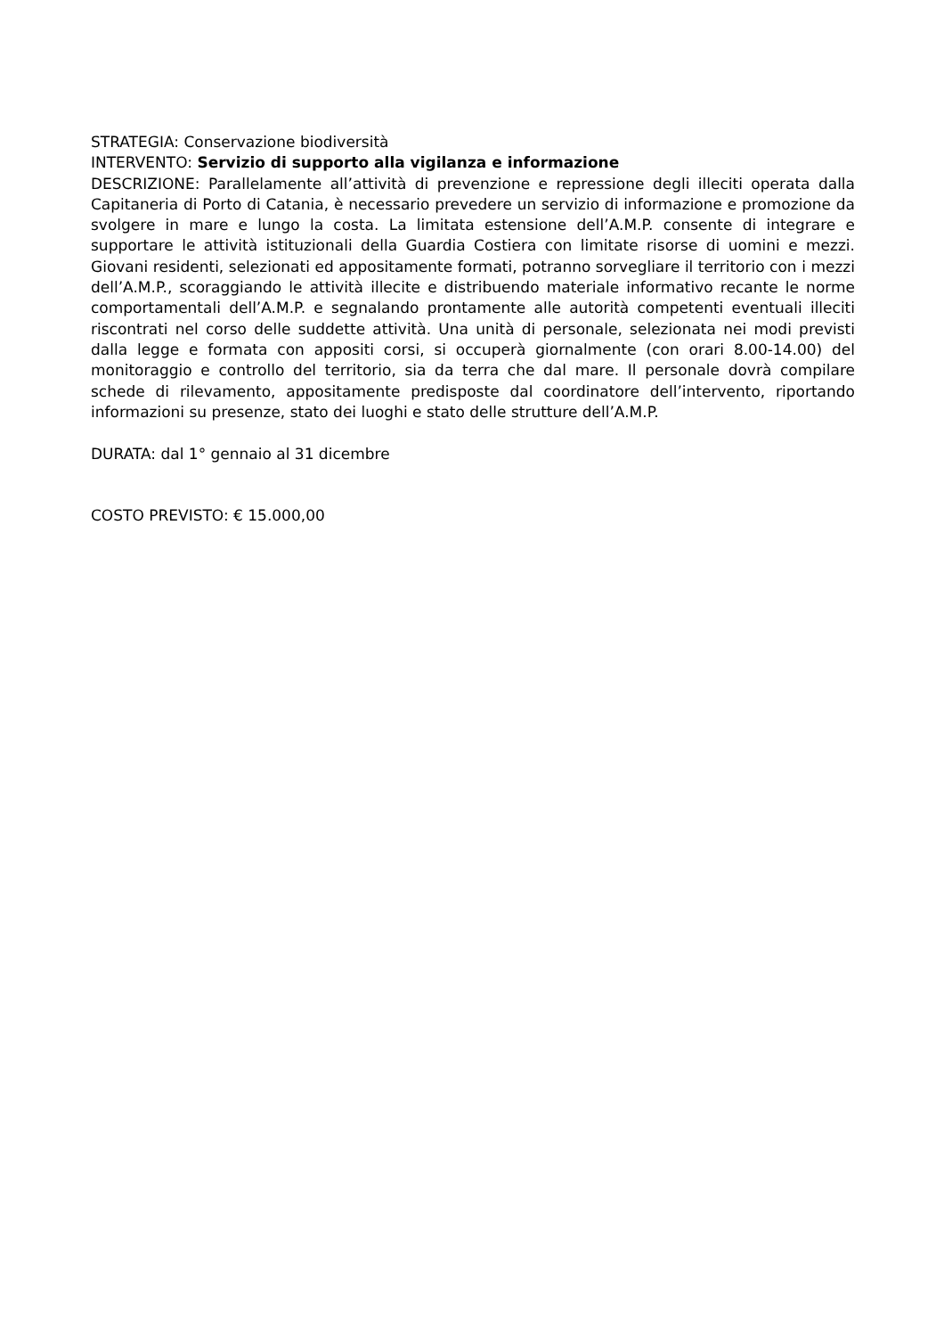STRATEGIA: Conservazione biodiversità
INTERVENTO: Servizio di supporto alla vigilanza e informazione
DESCRIZIONE: Parallelamente all’attività di prevenzione e repressione degli illeciti operata dalla Capitaneria di Porto di Catania, è necessario prevedere un servizio di informazione e promozione da svolgere in mare e lungo la costa. La limitata estensione dell’A.M.P. consente di integrare e supportare le attività istituzionali della Guardia Costiera con limitate risorse di uomini e mezzi. Giovani residenti, selezionati ed appositamente formati, potranno sorvegliare il territorio con i mezzi dell’A.M.P., scoraggiando le attività illecite e distribuendo materiale informativo recante le norme comportamentali dell’A.M.P. e segnalando prontamente alle autorità competenti eventuali illeciti riscontrati nel corso delle suddette attività. Una unità di personale, selezionata nei modi previsti dalla legge e formata con appositi corsi, si occuperà giornalmente (con orari 8.00-14.00) del monitoraggio e controllo del territorio, sia da terra che dal mare. Il personale dovrà compilare schede di rilevamento, appositamente predisposte dal coordinatore dell’intervento, riportando informazioni su presenze, stato dei luoghi e stato delle strutture dell’A.M.P.
DURATA: dal 1° gennaio al 31 dicembre
COSTO PREVISTO: € 15.000,00